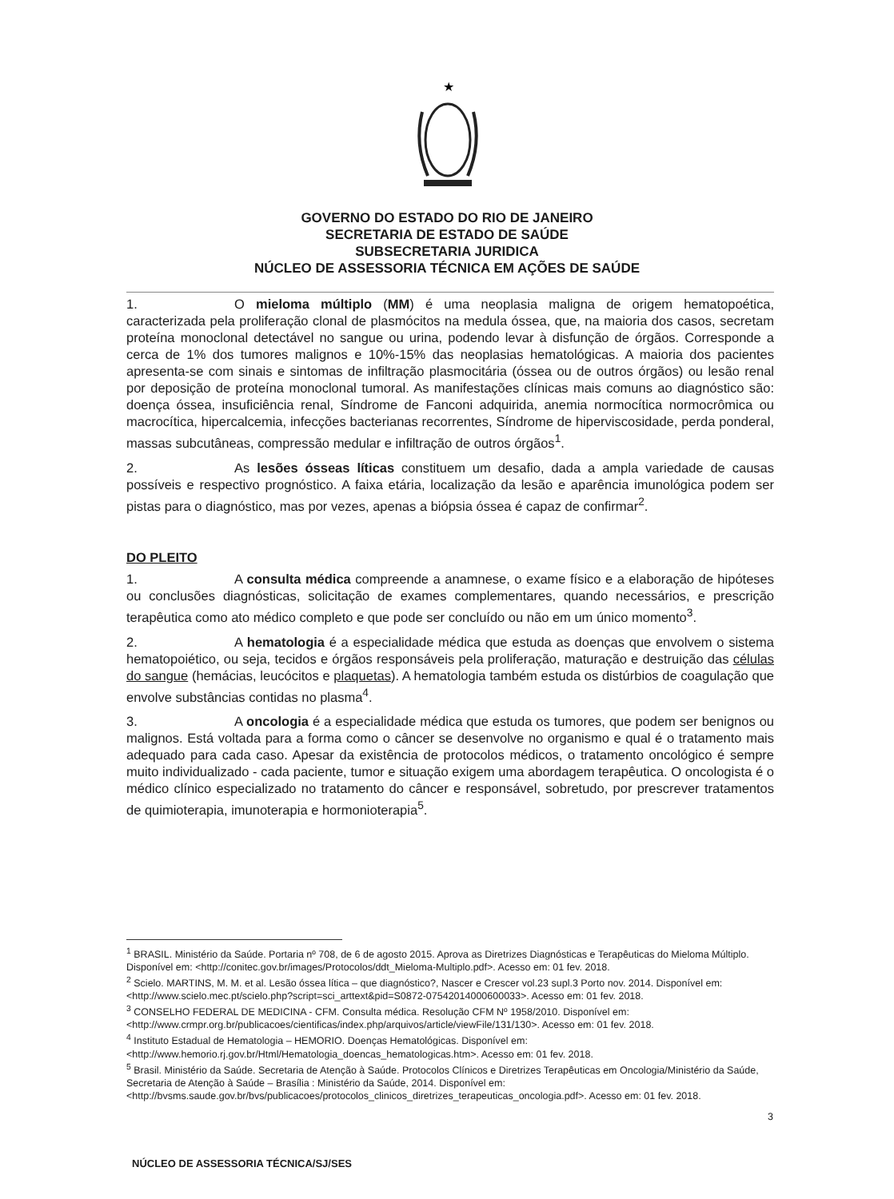★
GOVERNO DO ESTADO DO RIO DE JANEIRO
SECRETARIA DE ESTADO DE SAÚDE
SUBSECRETARIA JURIDICA
NÚCLEO DE ASSESSORIA TÉCNICA EM AÇÕES DE SAÚDE
1. O mieloma múltiplo (MM) é uma neoplasia maligna de origem hematopoética, caracterizada pela proliferação clonal de plasmócitos na medula óssea, que, na maioria dos casos, secretam proteína monoclonal detectável no sangue ou urina, podendo levar à disfunção de órgãos. Corresponde a cerca de 1% dos tumores malignos e 10%-15% das neoplasias hematológicas. A maioria dos pacientes apresenta-se com sinais e sintomas de infiltração plasmocitária (óssea ou de outros órgãos) ou lesão renal por deposição de proteína monoclonal tumoral. As manifestações clínicas mais comuns ao diagnóstico são: doença óssea, insuficiência renal, Síndrome de Fanconi adquirida, anemia normocítica normocrômica ou macrocítica, hipercalcemia, infecções bacterianas recorrentes, Síndrome de hiperviscosidade, perda ponderal, massas subcutâneas, compressão medular e infiltração de outros órgãos<sup>1</sup>.
2. As lesões ósseas líticas constituem um desafio, dada a ampla variedade de causas possíveis e respectivo prognóstico. A faixa etária, localização da lesão e aparência imunológica podem ser pistas para o diagnóstico, mas por vezes, apenas a biópsia óssea é capaz de confirmar<sup>2</sup>.
DO PLEITO
1. A consulta médica compreende a anamnese, o exame físico e a elaboração de hipóteses ou conclusões diagnósticas, solicitação de exames complementares, quando necessários, e prescrição terapêutica como ato médico completo e que pode ser concluído ou não em um único momento<sup>3</sup>.
2. A hematologia é a especialidade médica que estuda as doenças que envolvem o sistema hematopoiético, ou seja, tecidos e órgãos responsáveis pela proliferação, maturação e destruição das células do sangue (hemácias, leucócitos e plaquetas). A hematologia também estuda os distúrbios de coagulação que envolve substâncias contidas no plasma<sup>4</sup>.
3. A oncologia é a especialidade médica que estuda os tumores, que podem ser benignos ou malignos. Está voltada para a forma como o câncer se desenvolve no organismo e qual é o tratamento mais adequado para cada caso. Apesar da existência de protocolos médicos, o tratamento oncológico é sempre muito individualizado - cada paciente, tumor e situação exigem uma abordagem terapêutica. O oncologista é o médico clínico especializado no tratamento do câncer e responsável, sobretudo, por prescrever tratamentos de quimioterapia, imunoterapia e hormonioterapia<sup>5</sup>.
<sup>1</sup> BRASIL. Ministério da Saúde. Portaria nº 708, de 6 de agosto 2015. Aprova as Diretrizes Diagnósticas e Terapêuticas do Mieloma Múltiplo. Disponível em: <http://conitec.gov.br/images/Protocolos/ddt_Mieloma-Multiplo.pdf>. Acesso em: 01 fev. 2018.
<sup>2</sup> Scielo. MARTINS, M. M. et al. Lesão óssea lítica – que diagnóstico?, Nascer e Crescer vol.23 supl.3 Porto nov. 2014. Disponível em: <http://www.scielo.mec.pt/scielo.php?script=sci_arttext&pid=S0872-07542014000600033>. Acesso em: 01 fev. 2018.
<sup>3</sup> CONSELHO FEDERAL DE MEDICINA - CFM. Consulta médica. Resolução CFM Nº 1958/2010. Disponível em: <http://www.crmpr.org.br/publicacoes/cientificas/index.php/arquivos/article/viewFile/131/130>. Acesso em: 01 fev. 2018.
<sup>4</sup> Instituto Estadual de Hematologia – HEMORIO. Doenças Hematológicas. Disponível em: <http://www.hemorio.rj.gov.br/Html/Hematologia_doencas_hematologicas.htm>. Acesso em: 01 fev. 2018.
<sup>5</sup> Brasil. Ministério da Saúde. Secretaria de Atenção à Saúde. Protocolos Clínicos e Diretrizes Terapêuticas em Oncologia/Ministério da Saúde, Secretaria de Atenção à Saúde – Brasília : Ministério da Saúde, 2014. Disponível em: <http://bvsms.saude.gov.br/bvs/publicacoes/protocolos_clinicos_diretrizes_terapeuticas_oncologia.pdf>. Acesso em: 01 fev. 2018.
3
NÚCLEO DE ASSESSORIA TÉCNICA/SJ/SES